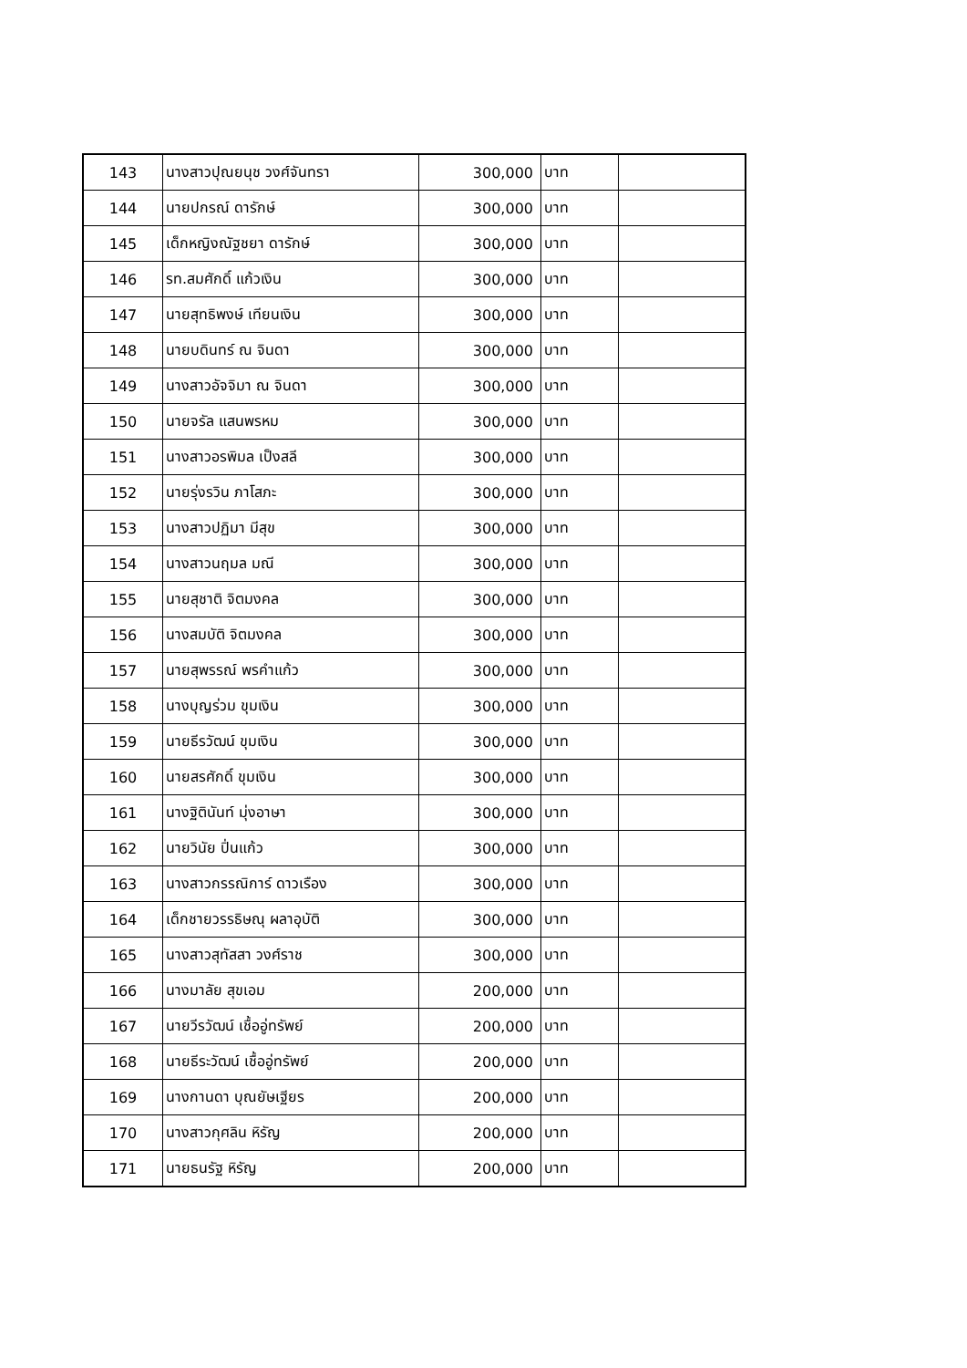| 143 | นางสาวปุณยนุช วงศ์จันทรา | 300,000 | บาท | |
| 144 | นายปกรณ์ ดารักษ์ | 300,000 | บาท | |
| 145 | เด็กหญิงณัฐชยา ดารักษ์ | 300,000 | บาท | |
| 146 | รท.สมศักดิ์ แก้วเงิน | 300,000 | บาท | |
| 147 | นายสุทธิพงษ์ เทียนเงิน | 300,000 | บาท | |
| 148 | นายบดินทร์ ณ จินดา | 300,000 | บาท | |
| 149 | นางสาวอัจจิมา ณ จินดา | 300,000 | บาท | |
| 150 | นายจรัล แสนพรหม | 300,000 | บาท | |
| 151 | นางสาวอรพิมล เป็งสลี | 300,000 | บาท | |
| 152 | นายรุ่งรวิน ภาโสภะ | 300,000 | บาท | |
| 153 | นางสาวปฏิมา มีสุข | 300,000 | บาท | |
| 154 | นางสาวนฤมล มณี | 300,000 | บาท | |
| 155 | นายสุชาติ จิตมงคล | 300,000 | บาท | |
| 156 | นางสมบัติ จิตมงคล | 300,000 | บาท | |
| 157 | นายสุพรรณ์ พรคำแก้ว | 300,000 | บาท | |
| 158 | นางบุญร่วม ขุมเงิน | 300,000 | บาท | |
| 159 | นายธีรวัฒน์ ขุมเงิน | 300,000 | บาท | |
| 160 | นายสรศักดิ์ ขุมเงิน | 300,000 | บาท | |
| 161 | นางฐิตินันท์ มุ่งอาษา | 300,000 | บาท | |
| 162 | นายวินัย ปิ่นแก้ว | 300,000 | บาท | |
| 163 | นางสาวกรรณิการ์ ดาวเรือง | 300,000 | บาท | |
| 164 | เด็กชายวรรธิษณุ ผลาอุบัติ | 300,000 | บาท | |
| 165 | นางสาวสุทัสสา วงศ์ราช | 300,000 | บาท | |
| 166 | นางมาลัย สุขเอม | 200,000 | บาท | |
| 167 | นายวีรวัฒน์ เชื้ออู่ทรัพย์ | 200,000 | บาท | |
| 168 | นายธีระวัฒน์ เชื้ออู่ทรัพย์ | 200,000 | บาท | |
| 169 | นางกานดา บุณยัษเฐียร | 200,000 | บาท | |
| 170 | นางสาวกุศลิน หิรัญ | 200,000 | บาท | |
| 171 | นายธนรัฐ หิรัญ | 200,000 | บาท | |